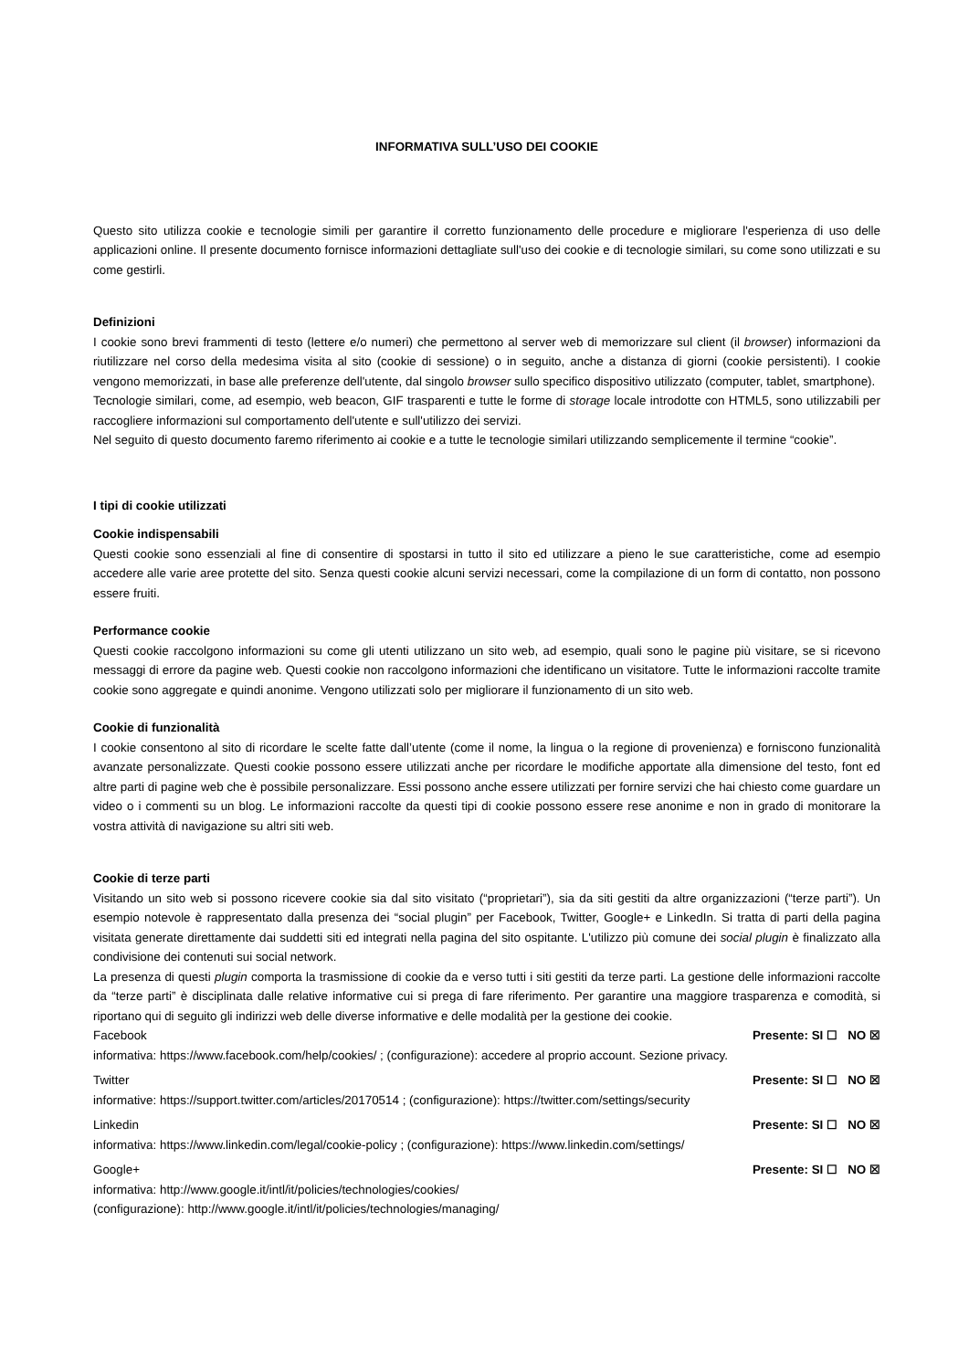INFORMATIVA SULL’USO DEI COOKIE
Questo sito utilizza cookie e tecnologie simili per garantire il corretto funzionamento delle procedure e migliorare l'esperienza di uso delle applicazioni online. Il presente documento fornisce informazioni dettagliate sull'uso dei cookie e di tecnologie similari, su come sono utilizzati e su come gestirli.
Definizioni
I cookie sono brevi frammenti di testo (lettere e/o numeri) che permettono al server web di memorizzare sul client (il browser) informazioni da riutilizzare nel corso della medesima visita al sito (cookie di sessione) o in seguito, anche a distanza di giorni (cookie persistenti). I cookie vengono memorizzati, in base alle preferenze dell'utente, dal singolo browser sullo specifico dispositivo utilizzato (computer, tablet, smartphone).
Tecnologie similari, come, ad esempio, web beacon, GIF trasparenti e tutte le forme di storage locale introdotte con HTML5, sono utilizzabili per raccogliere informazioni sul comportamento dell'utente e sull'utilizzo dei servizi.
Nel seguito di questo documento faremo riferimento ai cookie e a tutte le tecnologie similari utilizzando semplicemente il termine “cookie”.
I tipi di cookie utilizzati
Cookie indispensabili
Questi cookie sono essenziali al fine di consentire di spostarsi in tutto il sito ed utilizzare a pieno le sue caratteristiche, come ad esempio accedere alle varie aree protette del sito. Senza questi cookie alcuni servizi necessari, come la compilazione di un form di contatto, non possono essere fruiti.
Performance cookie
Questi cookie raccolgono informazioni su come gli utenti utilizzano un sito web, ad esempio, quali sono le pagine più visitare, se si ricevono messaggi di errore da pagine web. Questi cookie non raccolgono informazioni che identificano un visitatore. Tutte le informazioni raccolte tramite cookie sono aggregate e quindi anonime. Vengono utilizzati solo per migliorare il funzionamento di un sito web.
Cookie di funzionalità
I cookie consentono al sito di ricordare le scelte fatte dall’utente (come il nome, la lingua o la regione di provenienza) e forniscono funzionalità avanzate personalizzate. Questi cookie possono essere utilizzati anche per ricordare le modifiche apportate alla dimensione del testo, font ed altre parti di pagine web che è possibile personalizzare. Essi possono anche essere utilizzati per fornire servizi che hai chiesto come guardare un video o i commenti su un blog. Le informazioni raccolte da questi tipi di cookie possono essere rese anonime e non in grado di monitorare la vostra attività di navigazione su altri siti web.
Cookie di terze parti
Visitando un sito web si possono ricevere cookie sia dal sito visitato (“proprietari”), sia da siti gestiti da altre organizzazioni (“terze parti”). Un esempio notevole è rappresentato dalla presenza dei “social plugin” per Facebook, Twitter, Google+ e LinkedIn. Si tratta di parti della pagina visitata generate direttamente dai suddetti siti ed integrati nella pagina del sito ospitante. L'utilizzo più comune dei social plugin è finalizzato alla condivisione dei contenuti sui social network.
La presenza di questi plugin comporta la trasmissione di cookie da e verso tutti i siti gestiti da terze parti. La gestione delle informazioni raccolte da “terze parti” è disciplinata dalle relative informative cui si prega di fare riferimento. Per garantire una maggiore trasparenza e comodità, si riportano qui di seguito gli indirizzi web delle diverse informative e delle modalità per la gestione dei cookie.
Facebook Presente: SI ☐ NO ☒
informativa: https://www.facebook.com/help/cookies/ ; (configurazione): accedere al proprio account. Sezione privacy.
Twitter Presente: SI ☐ NO ☒
informative: https://support.twitter.com/articles/20170514 ; (configurazione): https://twitter.com/settings/security
Linkedin Presente: SI ☐ NO ☒
informativa: https://www.linkedin.com/legal/cookie-policy ; (configurazione): https://www.linkedin.com/settings/
Google+ Presente: SI ☐ NO ☒
informativa: http://www.google.it/intl/it/policies/technologies/cookies/
(configurazione): http://www.google.it/intl/it/policies/technologies/managing/